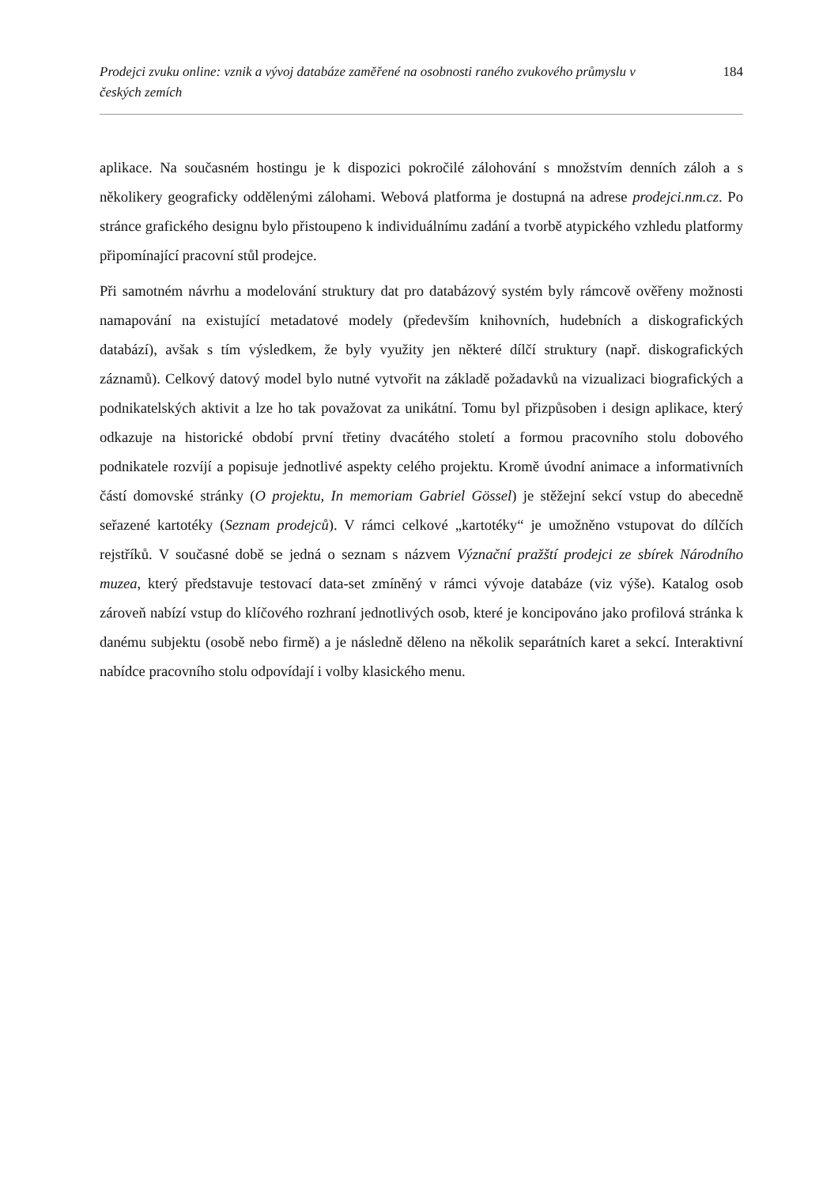Prodejci zvuku online: vznik a vývoj databáze zaměřené na osobnosti raného zvukového průmyslu v českých zemích 184
aplikace. Na současném hostingu je k dispozici pokročilé zálohování s množstvím denních záloh a s několikery geograficky oddělenými zálohami. Webová platforma je dostupná na adrese prodejci.nm.cz. Po stránce grafického designu bylo přistoupeno k individuálnímu zadání a tvorbě atypického vzhledu platformy připomínající pracovní stůl prodejce.
Při samotném návrhu a modelování struktury dat pro databázový systém byly rámcově ověřeny možnosti namapování na existující metadatové modely (především knihovních, hudebních a diskografických databází), avšak s tím výsledkem, že byly využity jen některé dílčí struktury (např. diskografických záznamů). Celkový datový model bylo nutné vytvořit na základě požadavků na vizualizaci biografických a podnikatelských aktivit a lze ho tak považovat za unikátní. Tomu byl přizpůsoben i design aplikace, který odkazuje na historické období první třetiny dvacátého století a formou pracovního stolu dobového podnikatele rozvíjí a popisuje jednotlivé aspekty celého projektu. Kromě úvodní animace a informativních částí domovské stránky (O projektu, In memoriam Gabriel Gössel) je stěžejní sekcí vstup do abecedně seřazené kartotéky (Seznam prodejců). V rámci celkové „kartotéky“ je umožněno vstupovat do dílčích rejstříků. V současné době se jedná o seznam s názvem Význační pražští prodejci ze sbírek Národního muzea, který představuje testovací data-set zmíněný v rámci vývoje databáze (viz výše). Katalog osob zároveň nabízí vstup do klíčového rozhraní jednotlivých osob, které je koncipováno jako profilová stránka k danému subjektu (osobě nebo firmě) a je následně děleno na několik separátních karet a sekcí. Interaktivní nabídce pracovního stolu odpovídají i volby klasického menu.